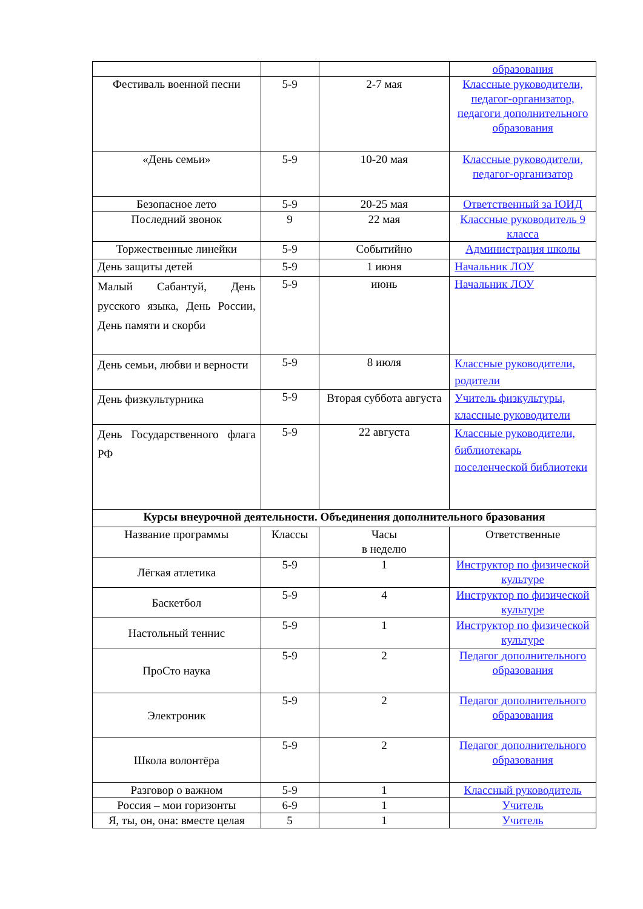| | | | образования |
| Фестиваль военной песни | 5-9 | 2-7 мая | Классные руководители, педагог-организатор, педагоги дополнительного образования |
| «День семьи» | 5-9 | 10-20 мая | Классные руководители, педагог-организатор |
| Безопасное лето | 5-9 | 20-25 мая | Ответственный за ЮИД |
| Последний звонок | 9 | 22 мая | Классные руководитель 9 класса |
| Торжественные линейки | 5-9 | Событийно | Администрация школы |
| День защиты детей | 5-9 | 1 июня | Начальник ЛОУ |
| Малый Сабантуй, День русского языка, День России, День памяти и скорби | 5-9 | июнь | Начальник ЛОУ |
| День семьи, любви и верности | 5-9 | 8 июля | Классные руководители, родители |
| День физкультурника | 5-9 | Вторая суббота августа | Учитель физкультуры, классные руководители |
| День Государственного флага РФ | 5-9 | 22 августа | Классные руководители, библиотекарь поселенческой библиотеки |
| Курсы внеурочной деятельности. Объединения дополнительного бразования | | | |
| Название программы | Классы | Часы в неделю | Ответственные |
| Лёгкая атлетика | 5-9 | 1 | Инструктор по физической культуре |
| Баскетбол | 5-9 | 4 | Инструктор по физической культуре |
| Настольный теннис | 5-9 | 1 | Инструктор по физической культуре |
| ПроСто наука | 5-9 | 2 | Педагог дополнительного образования |
| Электроник | 5-9 | 2 | Педагог дополнительного образования |
| Школа волонтёра | 5-9 | 2 | Педагог дополнительного образования |
| Разговор о важном | 5-9 | 1 | Классный руководитель |
| Россия – мои горизонты | 6-9 | 1 | Учитель |
| Я, ты, он, она: вместе целая | 5 | 1 | Учитель |